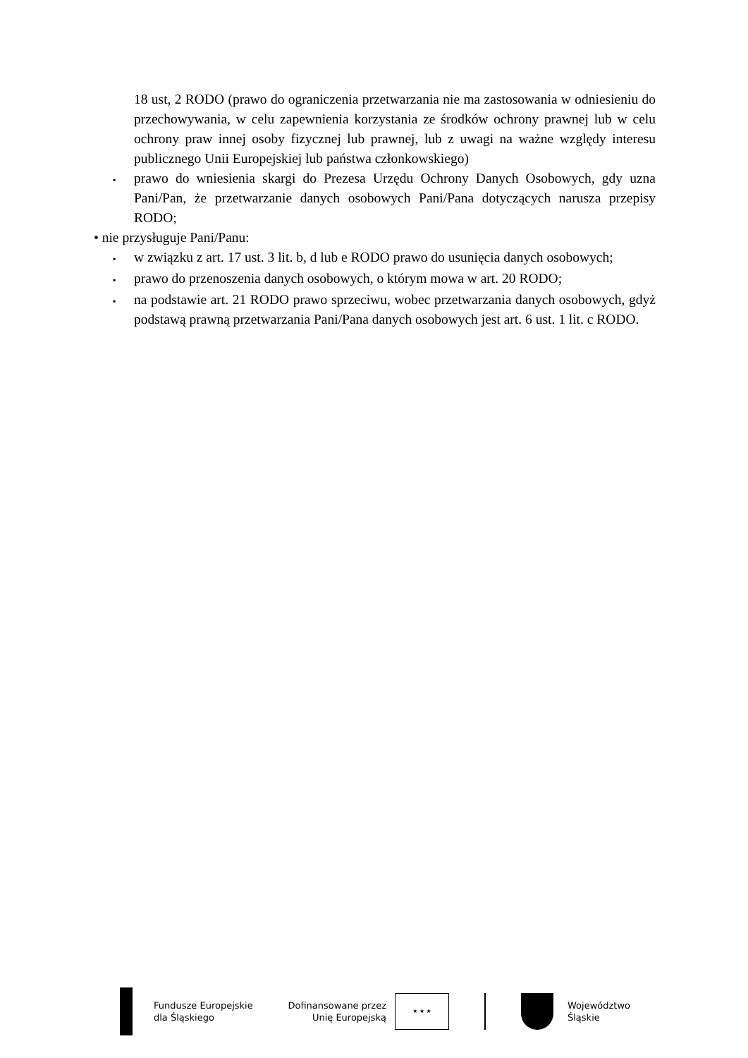18 ust, 2 RODO (prawo do ograniczenia przetwarzania nie ma zastosowania w odniesieniu do przechowywania, w celu zapewnienia korzystania ze środków ochrony prawnej lub w celu ochrony praw innej osoby fizycznej lub prawnej, lub z uwagi na ważne względy interesu publicznego Unii Europejskiej lub państwa członkowskiego)
▪
prawo do wniesienia skargi do Prezesa Urzędu Ochrony Danych Osobowych, gdy uzna Pani/Pan, że przetwarzanie danych osobowych Pani/Pana dotyczących narusza przepisy RODO;
• nie przysługuje Pani/Panu:
▪
w związku z art. 17 ust. 3 lit. b, d lub e RODO prawo do usunięcia danych osobowych;
▪
prawo do przenoszenia danych osobowych, o którym mowa w art. 20 RODO;
▪
na podstawie art. 21 RODO prawo sprzeciwu, wobec przetwarzania danych osobowych, gdyż podstawą prawną przetwarzania Pani/Pana danych osobowych jest art. 6 ust. 1 lit. c RODO.
Fundusze Europejskie
dla Śląskiego
Dofinansowane przez
Unię Europejską
★ ★ ★
Województwo
Śląskie